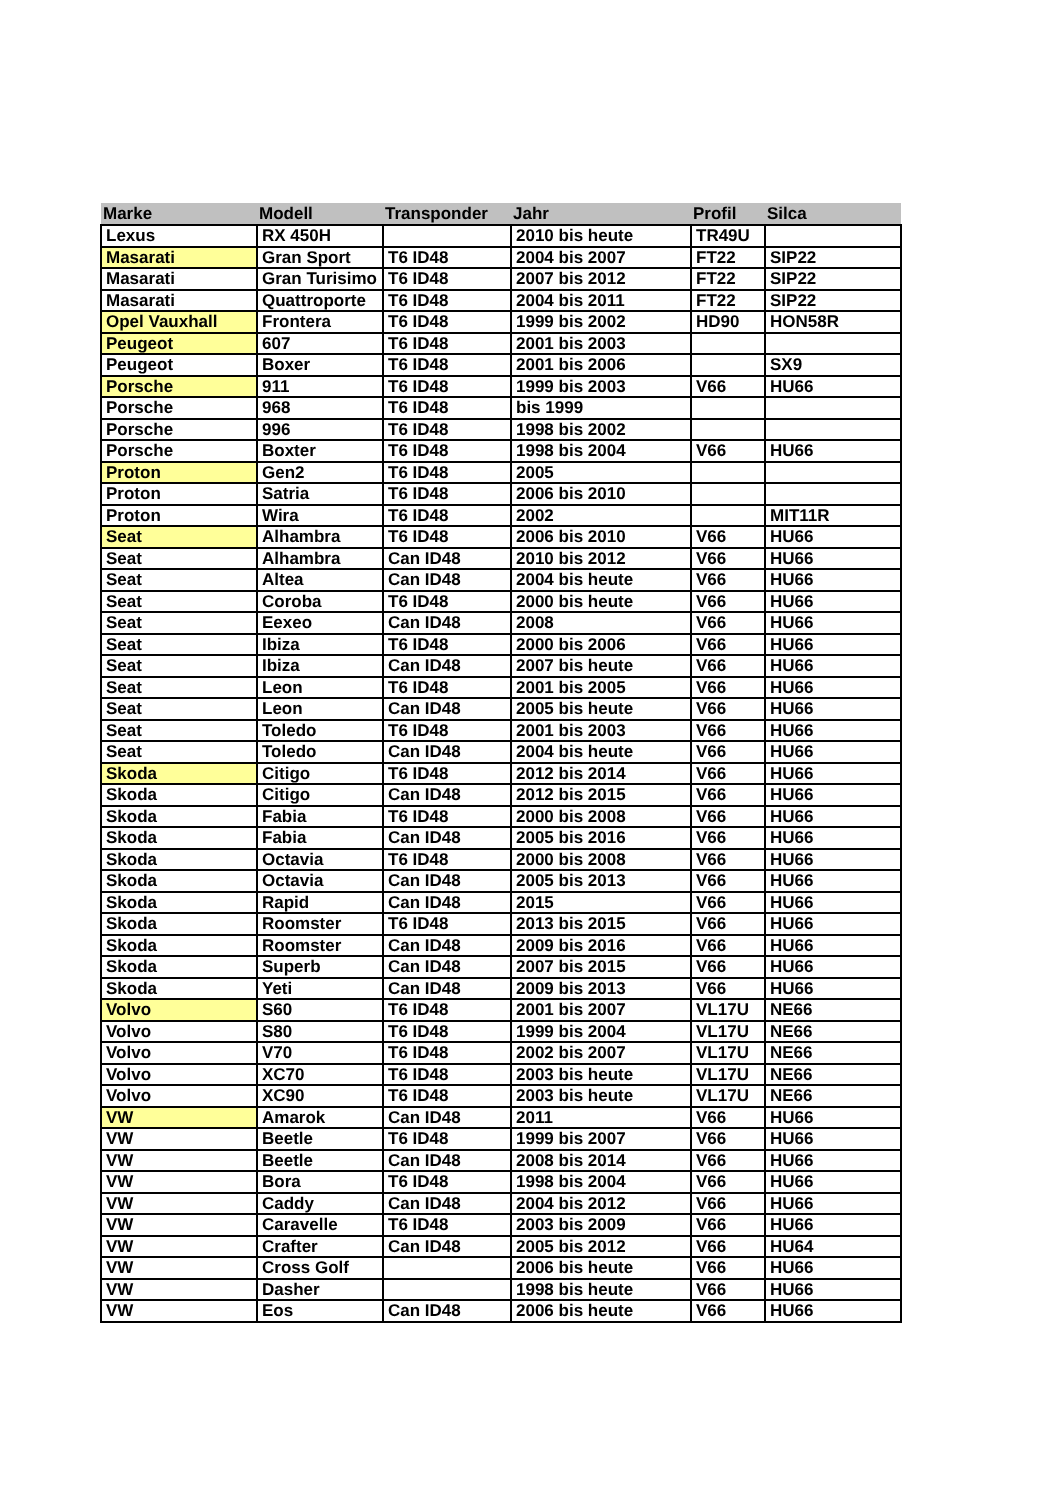| Marke | Modell | Transponder | Jahr | Profil | Silca |
| --- | --- | --- | --- | --- | --- |
| Lexus | RX 450H | | 2010 bis heute | TR49U | |
| Masarati | Gran Sport | T6 ID48 | 2004 bis 2007 | FT22 | SIP22 |
| Masarati | Gran Turisimo | T6 ID48 | 2007 bis 2012 | FT22 | SIP22 |
| Masarati | Quattroporte | T6 ID48 | 2004 bis 2011 | FT22 | SIP22 |
| Opel Vauxhall | Frontera | T6 ID48 | 1999 bis 2002 | HD90 | HON58R |
| Peugeot | 607 | T6 ID48 | 2001 bis 2003 | | |
| Peugeot | Boxer | T6 ID48 | 2001 bis 2006 | | SX9 |
| Porsche | 911 | T6 ID48 | 1999 bis 2003 | V66 | HU66 |
| Porsche | 968 | T6 ID48 | bis 1999 | | |
| Porsche | 996 | T6 ID48 | 1998 bis 2002 | | |
| Porsche | Boxter | T6 ID48 | 1998 bis 2004 | V66 | HU66 |
| Proton | Gen2 | T6 ID48 | 2005 | | |
| Proton | Satria | T6 ID48 | 2006 bis 2010 | | |
| Proton | Wira | T6 ID48 | 2002 | | MIT11R |
| Seat | Alhambra | T6 ID48 | 2006 bis 2010 | V66 | HU66 |
| Seat | Alhambra | Can ID48 | 2010 bis 2012 | V66 | HU66 |
| Seat | Altea | Can ID48 | 2004 bis heute | V66 | HU66 |
| Seat | Coroba | T6 ID48 | 2000 bis heute | V66 | HU66 |
| Seat | Eexeo | Can ID48 | 2008 | V66 | HU66 |
| Seat | Ibiza | T6 ID48 | 2000 bis 2006 | V66 | HU66 |
| Seat | Ibiza | Can ID48 | 2007 bis heute | V66 | HU66 |
| Seat | Leon | T6 ID48 | 2001 bis 2005 | V66 | HU66 |
| Seat | Leon | Can ID48 | 2005 bis heute | V66 | HU66 |
| Seat | Toledo | T6 ID48 | 2001 bis 2003 | V66 | HU66 |
| Seat | Toledo | Can ID48 | 2004 bis heute | V66 | HU66 |
| Skoda | Citigo | T6 ID48 | 2012 bis 2014 | V66 | HU66 |
| Skoda | Citigo | Can ID48 | 2012 bis 2015 | V66 | HU66 |
| Skoda | Fabia | T6 ID48 | 2000 bis 2008 | V66 | HU66 |
| Skoda | Fabia | Can ID48 | 2005 bis 2016 | V66 | HU66 |
| Skoda | Octavia | T6 ID48 | 2000 bis 2008 | V66 | HU66 |
| Skoda | Octavia | Can ID48 | 2005 bis 2013 | V66 | HU66 |
| Skoda | Rapid | Can ID48 | 2015 | V66 | HU66 |
| Skoda | Roomster | T6 ID48 | 2013 bis 2015 | V66 | HU66 |
| Skoda | Roomster | Can ID48 | 2009 bis 2016 | V66 | HU66 |
| Skoda | Superb | Can ID48 | 2007 bis 2015 | V66 | HU66 |
| Skoda | Yeti | Can ID48 | 2009 bis 2013 | V66 | HU66 |
| Volvo | S60 | T6 ID48 | 2001 bis 2007 | VL17U | NE66 |
| Volvo | S80 | T6 ID48 | 1999 bis 2004 | VL17U | NE66 |
| Volvo | V70 | T6 ID48 | 2002 bis 2007 | VL17U | NE66 |
| Volvo | XC70 | T6 ID48 | 2003 bis heute | VL17U | NE66 |
| Volvo | XC90 | T6 ID48 | 2003 bis heute | VL17U | NE66 |
| VW | Amarok | Can ID48 | 2011 | V66 | HU66 |
| VW | Beetle | T6 ID48 | 1999 bis 2007 | V66 | HU66 |
| VW | Beetle | Can ID48 | 2008 bis 2014 | V66 | HU66 |
| VW | Bora | T6 ID48 | 1998 bis 2004 | V66 | HU66 |
| VW | Caddy | Can ID48 | 2004 bis 2012 | V66 | HU66 |
| VW | Caravelle | T6 ID48 | 2003 bis 2009 | V66 | HU66 |
| VW | Crafter | Can ID48 | 2005 bis 2012 | V66 | HU64 |
| VW | Cross Golf | | 2006 bis heute | V66 | HU66 |
| VW | Dasher | | 1998 bis heute | V66 | HU66 |
| VW | Eos | Can ID48 | 2006 bis heute | V66 | HU66 |